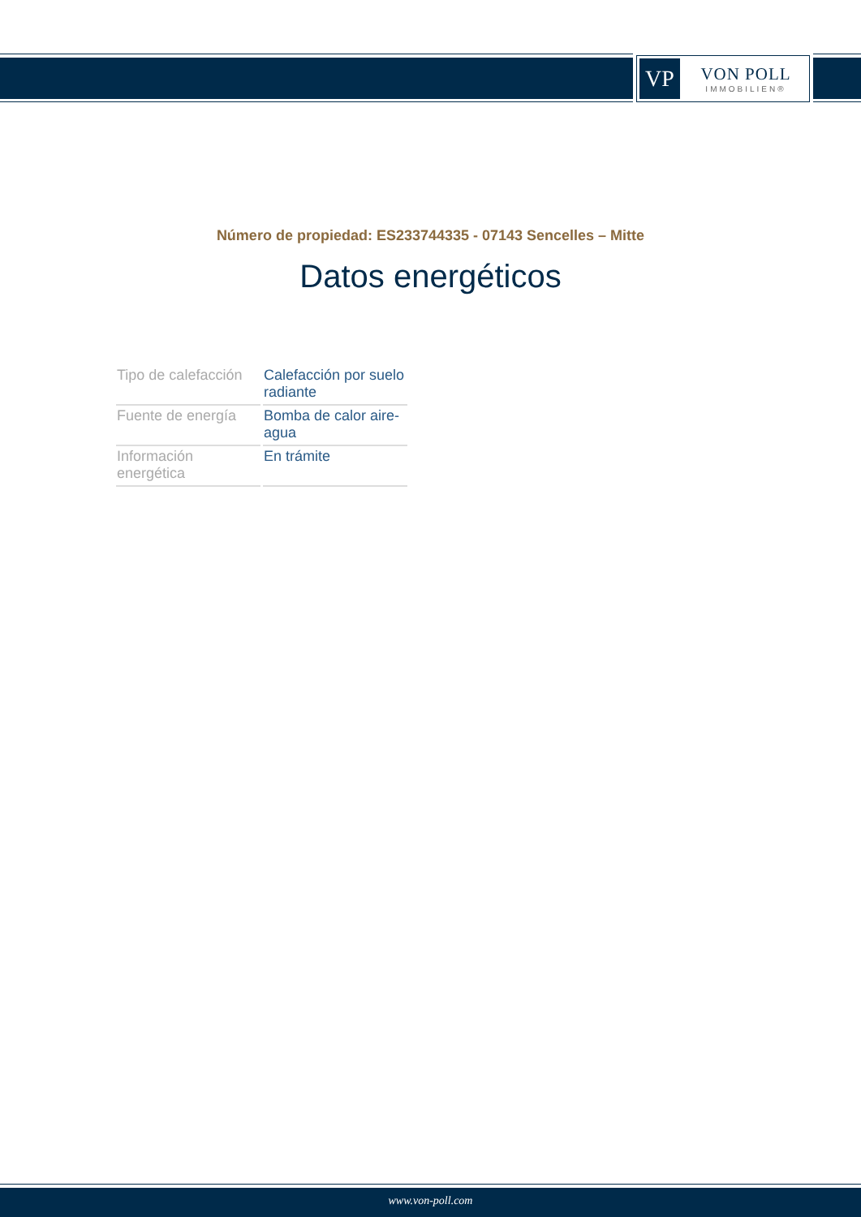VP
VON POLL
IMMOBILIEN®
Número de propiedad: ES233744335 - 07143 Sencelles – Mitte
Datos energéticos
| Tipo de calefacción | Calefacción por suelo radiante |
| Fuente de energía | Bomba de calor aire-agua |
| Información energética | En trámite |
www.von-poll.com